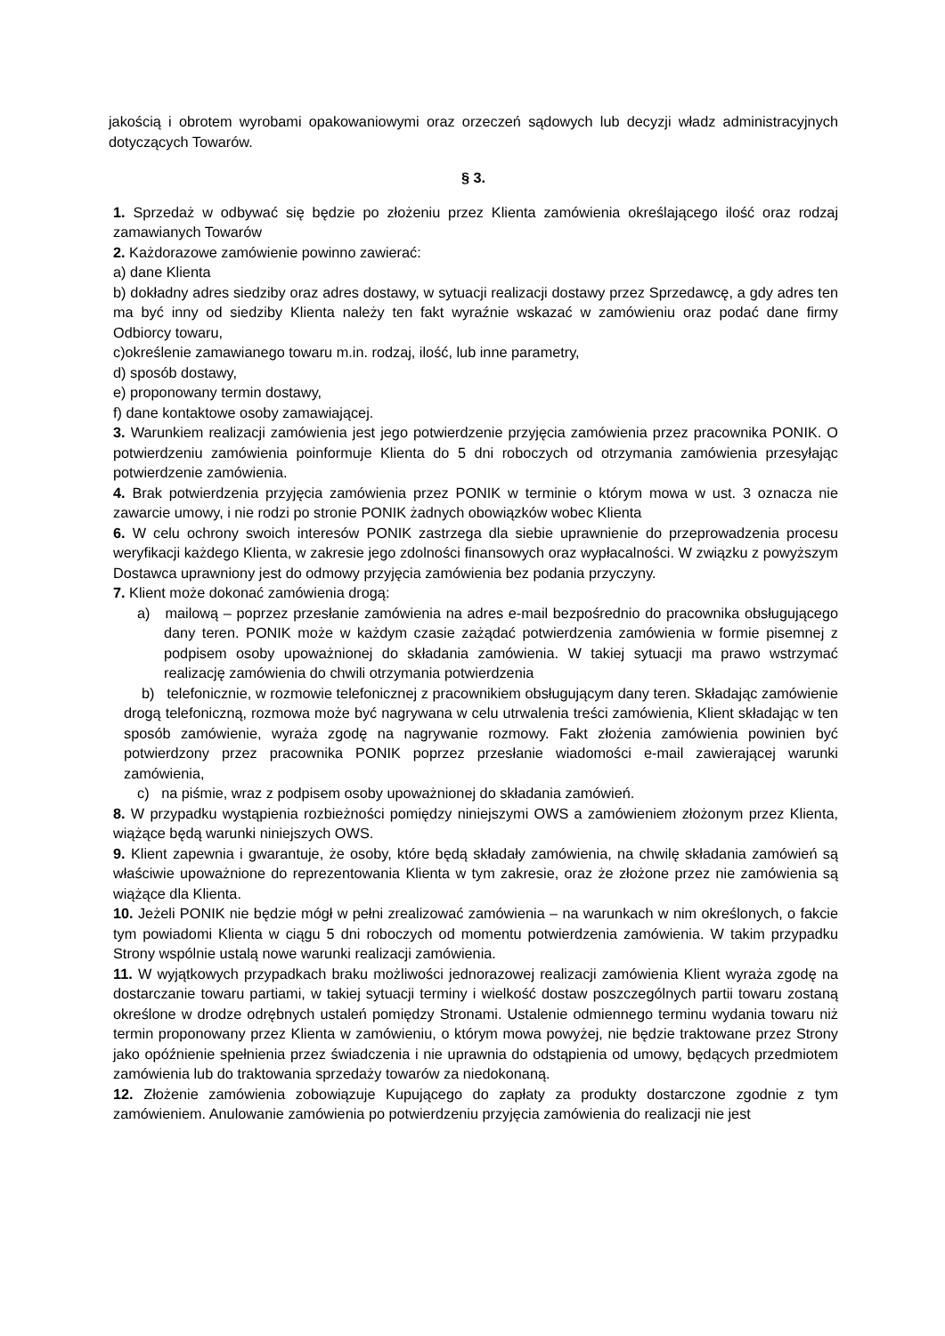jakością i obrotem wyrobami opakowaniowymi oraz orzeczeń sądowych lub decyzji władz administracyjnych dotyczących Towarów.
§ 3.
1. Sprzedaż w odbywać się będzie po złożeniu przez Klienta zamówienia określającego ilość oraz rodzaj zamawianych Towarów
2. Każdorazowe zamówienie powinno zawierać:
a) dane Klienta
b) dokładny adres siedziby oraz adres dostawy, w sytuacji realizacji dostawy przez Sprzedawcę, a gdy adres ten ma być inny od siedziby Klienta należy ten fakt wyraźnie wskazać w zamówieniu oraz podać dane firmy Odbiorcy towaru,
c)określenie zamawianego towaru m.in. rodzaj, ilość, lub inne parametry,
d) sposób dostawy,
e) proponowany termin dostawy,
f) dane kontaktowe osoby zamawiającej.
3. Warunkiem realizacji zamówienia jest jego potwierdzenie przyjęcia zamówienia przez pracownika PONIK. O potwierdzeniu zamówienia poinformuje Klienta do 5 dni roboczych od otrzymania zamówienia przesyłając potwierdzenie zamówienia.
4. Brak potwierdzenia przyjęcia zamówienia przez PONIK w terminie o którym mowa w ust. 3 oznacza nie zawarcie umowy, i nie rodzi po stronie PONIK żadnych obowiązków wobec Klienta
6. W celu ochrony swoich interesów PONIK zastrzega dla siebie uprawnienie do przeprowadzenia procesu weryfikacji każdego Klienta, w zakresie jego zdolności finansowych oraz wypłacalności. W związku z powyższym Dostawca uprawniony jest do odmowy przyjęcia zamówienia bez podania przyczyny.
7. Klient może dokonać zamówienia drogą:
a) mailową – poprzez przesłanie zamówienia na adres e-mail bezpośrednio do pracownika obsługującego dany teren. PONIK może w każdym czasie zażądać potwierdzenia zamówienia w formie pisemnej z podpisem osoby upoważnionej do składania zamówienia. W takiej sytuacji ma prawo wstrzymać realizację zamówienia do chwili otrzymania potwierdzenia
b) telefonicznie, w rozmowie telefonicznej z pracownikiem obsługującym dany teren. Składając zamówienie drogą telefoniczną, rozmowa może być nagrywana w celu utrwalenia treści zamówienia, Klient składając w ten sposób zamówienie, wyraża zgodę na nagrywanie rozmowy. Fakt złożenia zamówienia powinien być potwierdzony przez pracownika PONIK poprzez przesłanie wiadomości e-mail zawierającej warunki zamówienia,
c) na piśmie, wraz z podpisem osoby upoważnionej do składania zamówień.
8. W przypadku wystąpienia rozbieżności pomiędzy niniejszymi OWS a zamówieniem złożonym przez Klienta, wiążące będą warunki niniejszych OWS.
9. Klient zapewnia i gwarantuje, że osoby, które będą składały zamówienia, na chwilę składania zamówień są właściwie upoważnione do reprezentowania Klienta w tym zakresie, oraz że złożone przez nie zamówienia są wiążące dla Klienta.
10. Jeżeli PONIK nie będzie mógł w pełni zrealizować zamówienia – na warunkach w nim określonych, o fakcie tym powiadomi Klienta w ciągu 5 dni roboczych od momentu potwierdzenia zamówienia. W takim przypadku Strony wspólnie ustalą nowe warunki realizacji zamówienia.
11. W wyjątkowych przypadkach braku możliwości jednorazowej realizacji zamówienia Klient wyraża zgodę na dostarczanie towaru partiami, w takiej sytuacji terminy i wielkość dostaw poszczególnych partii towaru zostaną określone w drodze odrębnych ustaleń pomiędzy Stronami. Ustalenie odmiennego terminu wydania towaru niż termin proponowany przez Klienta w zamówieniu, o którym mowa powyżej, nie będzie traktowane przez Strony jako opóźnienie spełnienia przez świadczenia i nie uprawnia do odstąpienia od umowy, będących przedmiotem zamówienia lub do traktowania sprzedaży towarów za niedokonaną.
12. Złożenie zamówienia zobowiązuje Kupującego do zapłaty za produkty dostarczone zgodnie z tym zamówieniem. Anulowanie zamówienia po potwierdzeniu przyjęcia zamówienia do realizacji nie jest